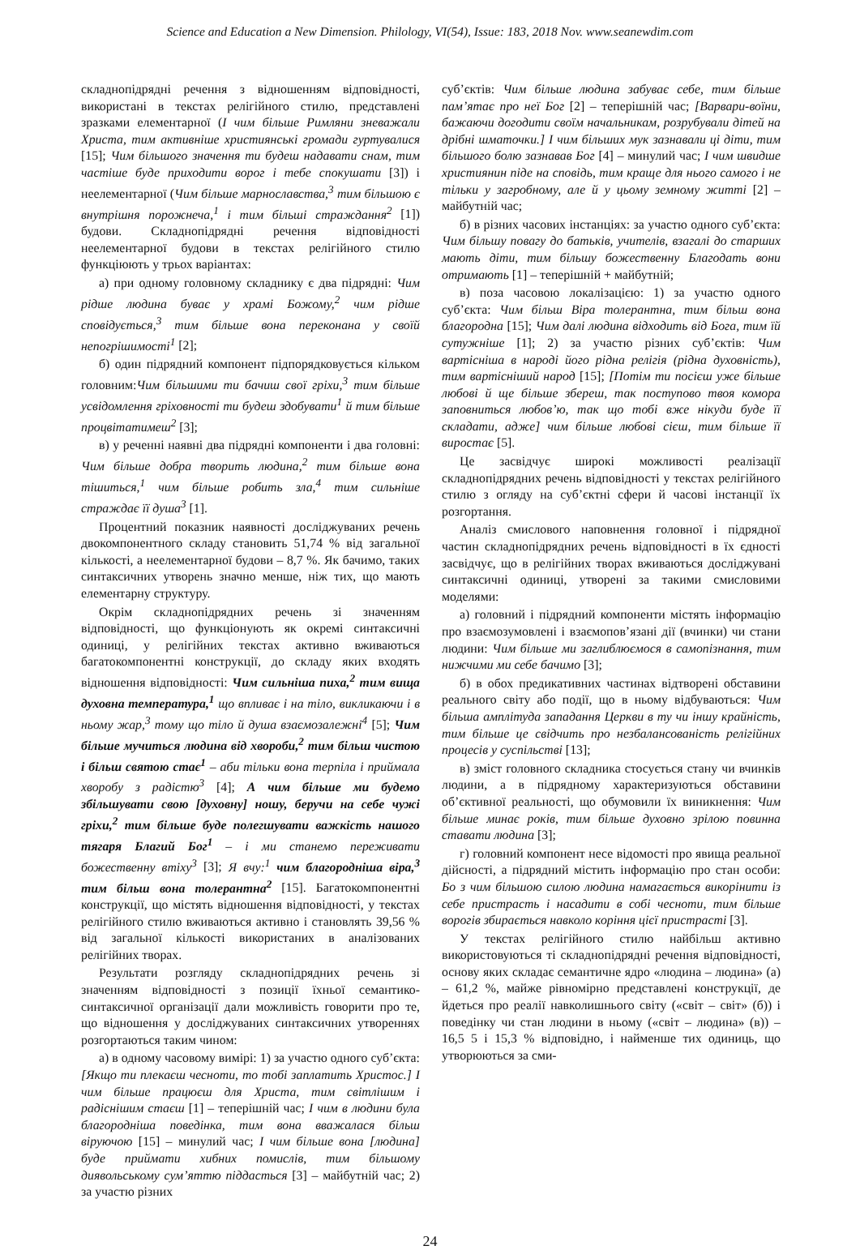Science and Education a New Dimension. Philology, VI(54), Issue: 183, 2018 Nov. www.seanewdim.com
складнопідрядні речення з відношенням відповідності, використані в текстах релігійного стилю, представлені зразками елементарної (І чим більше Римляни зневажали Христа, тим активніше християнські громади гуртувалися [15]; Чим більшого значення ти будеш надавати снам, тим частіше буде приходити ворог і тебе спокушати [3]) і неелементарної (Чим більше марнославства,<sup>3</sup> тим більшою є внутрішня порожнеча,<sup>1</sup> і тим більші страждання<sup>2</sup> [1]) будови. Складнопідрядні речення відповідності неелементарної будови в текстах релігійного стилю функціюють у трьох варіантах:
а) при одному головному складнику є два підрядні: Чим рідше людина буває у храмі Божому,<sup>2</sup> чим рідше сповідується,<sup>3</sup> тим більше вона переконана у своїй непогрішимості<sup>1</sup> [2];
б) один підрядний компонент підпорядковується кільком головним:Чим більшими ти бачиш свої гріхи,<sup>3</sup> тим більше усвідомлення гріховності ти будеш здобувати<sup>1</sup> й тим більше процвітатимеш<sup>2</sup> [3];
в) у реченні наявні два підрядні компоненти і два головні: Чим більше добра творить людина,<sup>2</sup> тим більше вона тішиться,<sup>1</sup> чим більше робить зла,<sup>4</sup> тим сильніше страждає її душа<sup>3</sup> [1].
Процентний показник наявності досліджуваних речень двокомпонентного складу становить 51,74 % від загальної кількості, а неелементарної будови – 8,7 %. Як бачимо, таких синтаксичних утворень значно менше, ніж тих, що мають елементарну структуру.
Окрім складнопідрядних речень зі значенням відповідності, що функціонують як окремі синтаксичні одиниці, у релігійних текстах активно вживаються багатокомпонентні конструкції, до складу яких входять відношення відповідності: Чим сильніша пиха,<sup>2</sup> тим вища духовна температура,<sup>1</sup> що впливає і на тіло, викликаючи і в ньому жар,<sup>3</sup> тому що тіло й душа взаємозалежні<sup>4</sup> [5]; Чим більше мучиться людина від хвороби,<sup>2</sup> тим більш чистою і більш святою стає<sup>1</sup> – аби тільки вона терпіла і приймала хворобу з радістю<sup>3</sup> [4]; А чим більше ми будемо збільшувати свою [духовну] ношу, беручи на себе чужі гріхи,<sup>2</sup> тим більше буде полегшувати важкість нашого тягаря Благий Бог<sup>1</sup> – і ми станемо переживати божественну втіху<sup>3</sup> [3]; Я вчу:<sup>1</sup> чим благородніша віра,<sup>3</sup> тим більш вона толерантна<sup>2</sup> [15]. Багатокомпонентні конструкції, що містять відношення відповідності, у текстах релігійного стилю вживаються активно і становлять 39,56 % від загальної кількості використаних в аналізованих релігійних творах.
Результати розгляду складнопідрядних речень зі значенням відповідності з позиції їхньої семантико-синтаксичної організації дали можливість говорити про те, що відношення у досліджуваних синтаксичних утвореннях розгортаються таким чином:
а) в одному часовому вимірі: 1) за участю одного суб’єкта: [Якщо ти плекаєш чесноти, то тобі заплатить Христос.] І чим більше працюєш для Христа, тим світлішим і радіснішим стаєш [1] – теперішній час; І чим в людини була благородніша поведінка, тим вона вважалася більш віруючою [15] – минулий час; І чим більше вона [людина] буде приймати хибних помислів, тим більшому диявольському сум’яттю піддасться [3] – майбутній час; 2) за участю різних
суб’єктів: Чим більше людина забуває себе, тим більше пам’ятає про неї Бог [2] – теперішній час; [Варвари-воїни, бажаючи догодити своїм начальникам, розрубували дітей на дрібні шматочки.] І чим більших мук зазнавали ці діти, тим більшого болю зазнавав Бог [4] – минулий час; І чим швидше християнин піде на сповідь, тим краще для нього самого і не тільки у загробному, але й у цьому земному житті [2] – майбутній час;
б) в різних часових інстанціях: за участю одного суб’єкта: Чим більшу повагу до батьків, учителів, взагалі до старших мають діти, тим більшу божественну Благодать вони отримають [1] – теперішній + майбутній;
в) поза часовою локалізацією: 1) за участю одного суб’єкта: Чим більш Віра толерантна, тим більш вона благородна [15]; Чим далі людина відходить від Бога, тим їй сутужніше [1]; 2) за участю різних суб’єктів: Чим вартісніша в народі його рідна релігія (рідна духовність), тим вартісніший народ [15]; [Потім ти посієш уже більше любові й ще більше збереш, так поступово твоя комора заповниться любов’ю, так що тобі вже нікуди буде її складати, адже] чим більше любові сієш, тим більше її виростає [5].
Це засвідчує широкі можливості реалізації складнопідрядних речень відповідності у текстах релігійного стилю з огляду на суб’єктні сфери й часові інстанції їх розгортання.
Аналіз смислового наповнення головної і підрядної частин складнопідрядних речень відповідності в їх єдності засвідчує, що в релігійних творах вживаються досліджувані синтаксичні одиниці, утворені за такими смисловими моделями:
а) головний і підрядний компоненти містять інформацію про взаємозумовлені і взаємопов’язані дії (вчинки) чи стани людини: Чим більше ми заглиблюємося в самопізнання, тим нижчими ми себе бачимо [3];
б) в обох предикативних частинах відтворені обставини реального світу або події, що в ньому відбуваються: Чим більша амплітуда западання Церкви в ту чи іншу крайність, тим більше це свідчить про незбалансованість релігійних процесів у суспільстві [13];
в) зміст головного складника стосується стану чи вчинків людини, а в підрядному характеризуються обставини об’єктивної реальності, що обумовили їх виникнення: Чим більше минає років, тим більше духовно зрілою повинна ставати людина [3];
г) головний компонент несе відомості про явища реальної дійсності, а підрядний містить інформацію про стан особи: Бо з чим більшою силою людина намагається викорінити із себе пристрасть і насадити в собі чесноти, тим більше ворогів збирається навколо коріння цієї пристрасті [3].
У текстах релігійного стилю найбільш активно використовуються ті складнопідрядні речення відповідності, основу яких складає семантичне ядро «людина – людина» (а) – 61,2 %, майже рівномірно представлені конструкції, де йдеться про реалії навколишнього світу («світ – світ» (б)) і поведінку чи стан людини в ньому («світ – людина» (в)) – 16,5 5 і 15,3 % відповідно, і найменше тих одиниць, що утворюються за сми-
24